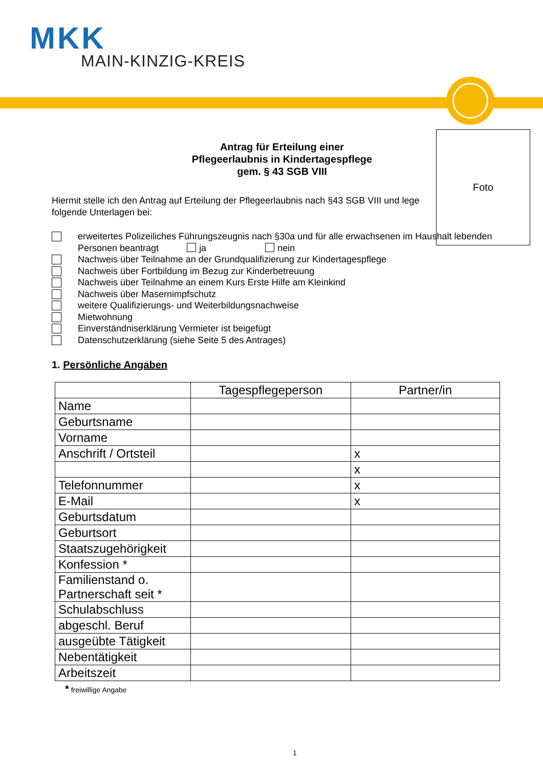MKK
MAIN-KINZIG-KREIS
Foto
Antrag für Erteilung einer
Pflegeerlaubnis in Kindertagespflege
gem. § 43 SGB VIII
Hiermit stelle ich den Antrag auf Erteilung der Pflegeerlaubnis nach §43 SGB VIII und lege folgende Unterlagen bei:
erweitertes Polizeiliches Führungszeugnis nach §30a und für alle erwachsenen im Haushalt lebenden Personen beantragt ja nein
Nachweis über Teilnahme an der Grundqualifizierung zur Kindertagespflege
Nachweis über Fortbildung im Bezug zur Kinderbetreuung
Nachweis über Teilnahme an einem Kurs Erste Hilfe am Kleinkind
Nachweis über Masernimpfschutz
weitere Qualifizierungs- und Weiterbildungsnachweise
Mietwohnung
Einverständniserklärung Vermieter ist beigefügt
Datenschutzerklärung (siehe Seite 5 des Antrages)
1. Persönliche Angaben
| | Tagespflegeperson | Partner/in |
| Name | | |
| Geburtsname | | |
| Vorname | | |
| Anschrift / Ortsteil | | x |
| | | x |
| Telefonnummer | | x |
| E-Mail | | x |
| Geburtsdatum | | |
| Geburtsort | | |
| Staatszugehörigkeit | | |
| Konfession * | | |
| Familienstand o. Partnerschaft seit * | | |
| Schulabschluss | | |
| abgeschl. Beruf | | |
| ausgeübte Tätigkeit | | |
| Nebentätigkeit | | |
| Arbeitszeit | | |
* freiwillige Angabe
1